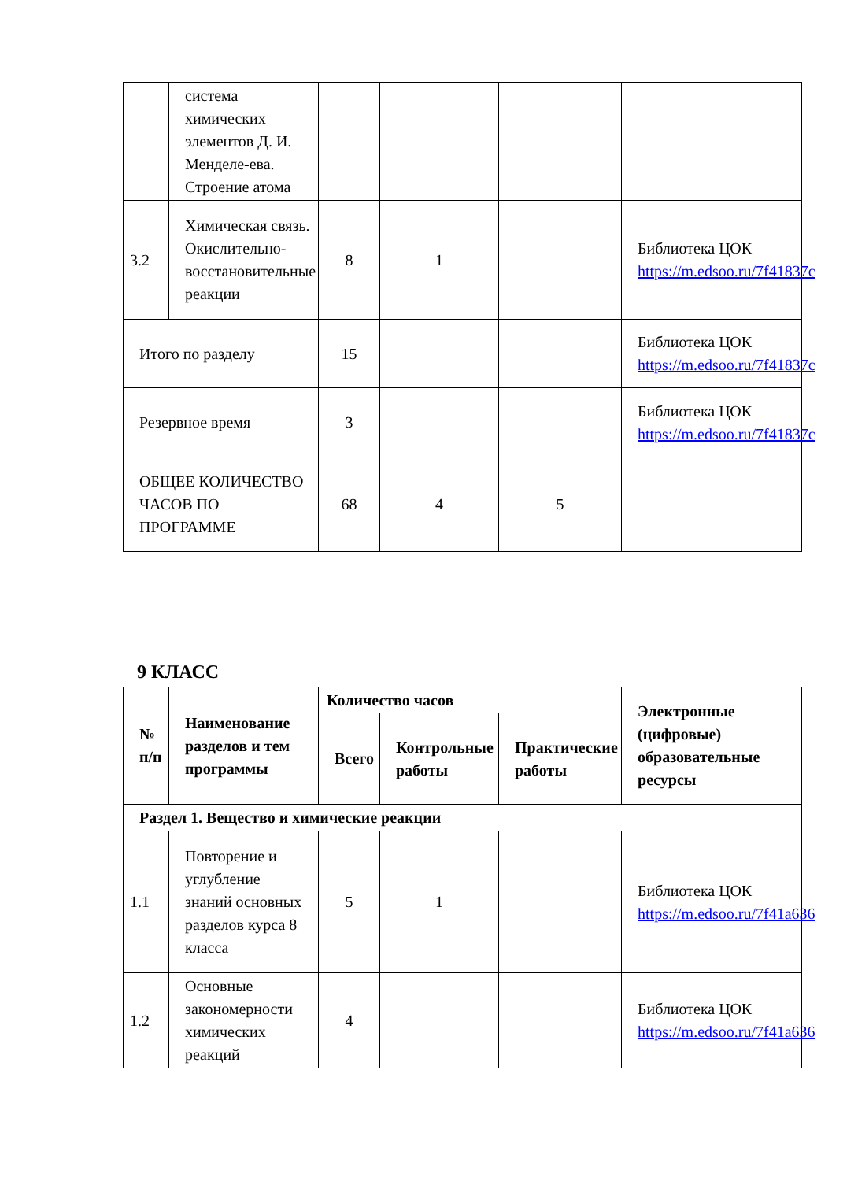| | система химических элементов Д. И. Менделе-ева. Строение атома | | | | |
| 3.2 | Химическая связь. Окислительно-восстановительные реакции | 8 | 1 | | Библиотека ЦОК https://m.edsoo.ru/7f41837c |
| Итого по разделу | | 15 | | | Библиотека ЦОК https://m.edsoo.ru/7f41837c |
| Резервное время | | 3 | | | Библиотека ЦОК https://m.edsoo.ru/7f41837c |
| ОБЩЕЕ КОЛИЧЕСТВО ЧАСОВ ПО ПРОГРАММЕ | | 68 | 4 | 5 | |
9 КЛАСС
| № п/п | Наименование разделов и тем программы | Количество часов | | | Электронные (цифровые) образовательные ресурсы |
| --- | --- | --- | --- | --- | --- |
| | | Всего | Контрольные работы | Практические работы | |
| Раздел 1. Вещество и химические реакции | | | | | |
| 1.1 | Повторение и углубление знаний основных разделов курса 8 класса | 5 | 1 | | Библиотека ЦОК https://m.edsoo.ru/7f41a636 |
| 1.2 | Основные закономерности химических реакций | 4 | | | Библиотека ЦОК https://m.edsoo.ru/7f41a636 |